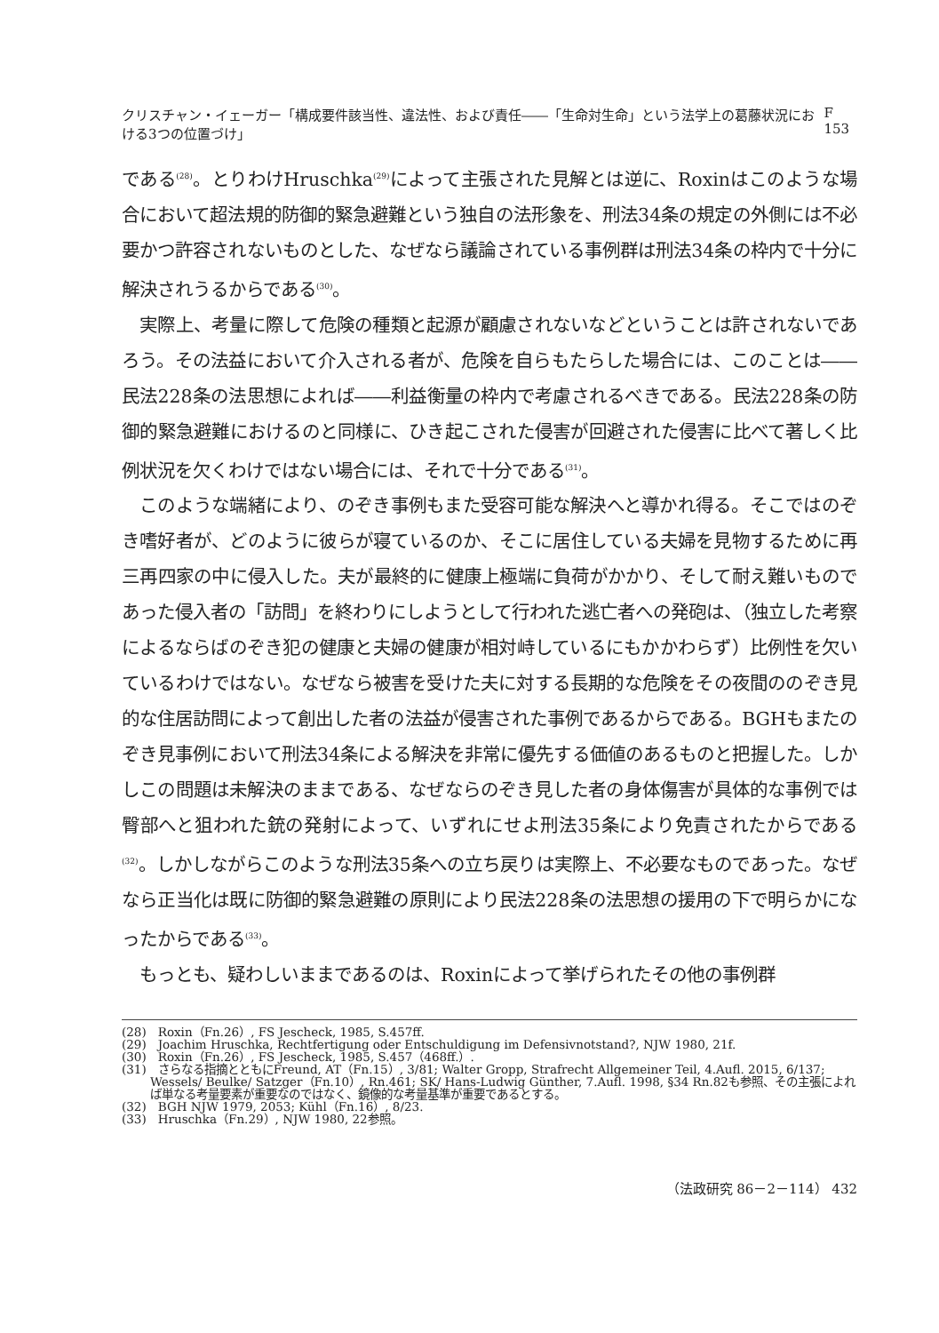クリスチャン・イェーガー「構成要件該当性、違法性、および責任――「生命対生命」という法学上の葛藤状況における3つの位置づけ」 F 153
である<sup>(28)</sup>。とりわけHruschka<sup>(29)</sup>によって主張された見解とは逆に、Roxinはこのような場合において超法規的防御的緊急避難という独自の法形象を、刑法34条の規定の外側には不必要かつ許容されないものとした、なぜなら議論されている事例群は刑法34条の枠内で十分に解決されうるからである<sup>(30)</sup>。
実際上、考量に際して危険の種類と起源が顧慮されないなどということは許されないであろう。その法益において介入される者が、危険を自らもたらした場合には、このことは――民法228条の法思想によれば――利益衡量の枠内で考慮されるべきである。民法228条の防御的緊急避難におけるのと同様に、ひき起こされた侵害が回避された侵害に比べて著しく比例状況を欠くわけではない場合には、それで十分である<sup>(31)</sup>。
このような端緒により、のぞき事例もまた受容可能な解決へと導かれ得る。そこではのぞき嗜好者が、どのように彼らが寝ているのか、そこに居住している夫婦を見物するために再三再四家の中に侵入した。夫が最終的に健康上極端に負荷がかかり、そして耐え難いものであった侵入者の「訪問」を終わりにしようとして行われた逃亡者への発砲は、（独立した考察によるならばのぞき犯の健康と夫婦の健康が相対峙しているにもかかわらず）比例性を欠いているわけではない。なぜなら被害を受けた夫に対する長期的な危険をその夜間ののぞき見的な住居訪問によって創出した者の法益が侵害された事例であるからである。BGHもまたのぞき見事例において刑法34条による解決を非常に優先する価値のあるものと把握した。しかしこの問題は未解決のままである、なぜならのぞき見した者の身体傷害が具体的な事例では臀部へと狙われた銃の発射によって、いずれにせよ刑法35条により免責されたからである<sup>(32)</sup>。しかしながらこのような刑法35条への立ち戻りは実際上、不必要なものであった。なぜなら正当化は既に防御的緊急避難の原則により民法228条の法思想の援用の下で明らかになったからである<sup>(33)</sup>。
もっとも、疑わしいままであるのは、Roxinによって挙げられたその他の事例群
(28)　Roxin（Fn.26）, FS Jescheck, 1985, S.457ff.
(29)　Joachim Hruschka, Rechtfertigung oder Entschuldigung im Defensivnotstand?, NJW 1980, 21f.
(30)　Roxin（Fn.26）, FS Jescheck, 1985, S.457（468ff.）.
(31)　さらなる指摘とともにFreund, AT（Fn.15）, 3/81; Walter Gropp, Strafrecht Allgemeiner Teil, 4.Aufl. 2015, 6/137; Wessels/ Beulke/ Satzger（Fn.10）, Rn.461; SK/ Hans-Ludwig Günther, 7.Aufl. 1998, §34 Rn.82も参照、その主張によれば単なる考量要素が重要なのではなく、鏡像的な考量基準が重要であるとする。
(32)　BGH NJW 1979, 2053; Kühl（Fn.16）, 8/23.
(33)　Hruschka（Fn.29）, NJW 1980, 22参照。
（法政研究 86－2－114） 432